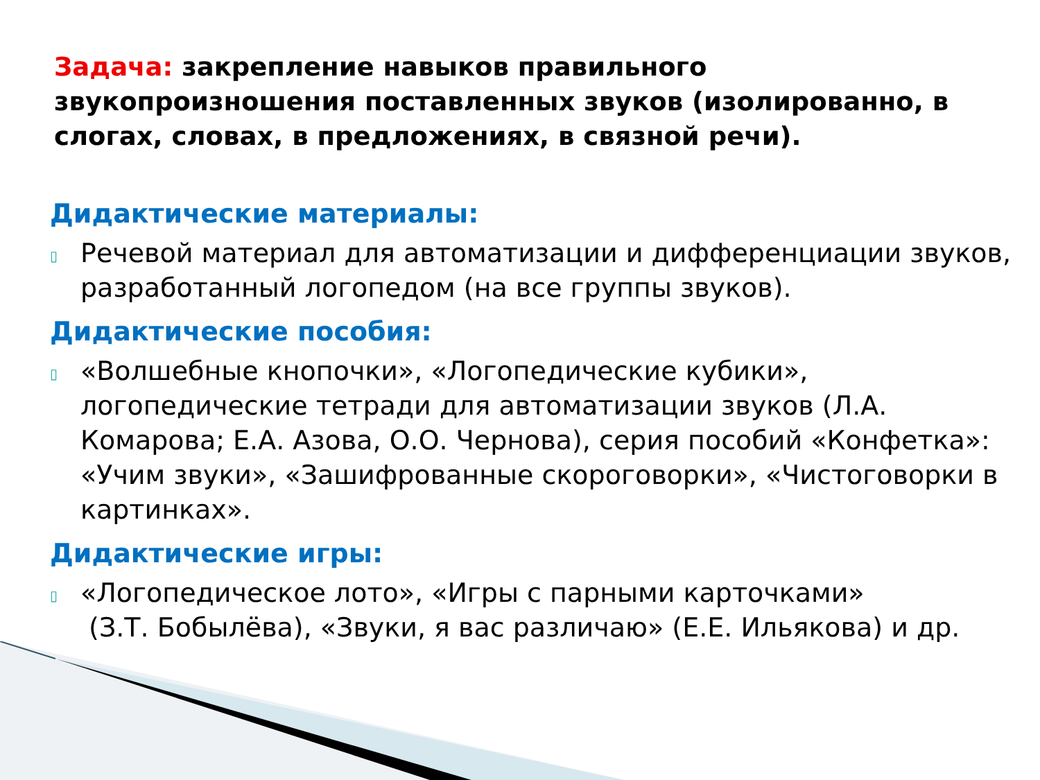Задача: закрепление навыков правильного звукопроизношения поставленных звуков (изолированно, в слогах, словах, в предложениях, в связной речи).
Дидактические материалы:
▯
Речевой материал для автоматизации и дифференциации звуков, разработанный логопедом (на все группы звуков).
Дидактические пособия:
▯
«Волшебные кнопочки», «Логопедические кубики», логопедические тетради для автоматизации звуков (Л.А. Комарова; Е.А. Азова, О.О. Чернова), серия пособий «Конфетка»: «Учим звуки», «Зашифрованные скороговорки», «Чистоговорки в картинках».
Дидактические игры:
▯
«Логопедическое лото», «Игры с парными карточками»
(З.Т. Бобылёва), «Звуки, я вас различаю» (Е.Е. Ильякова) и др.